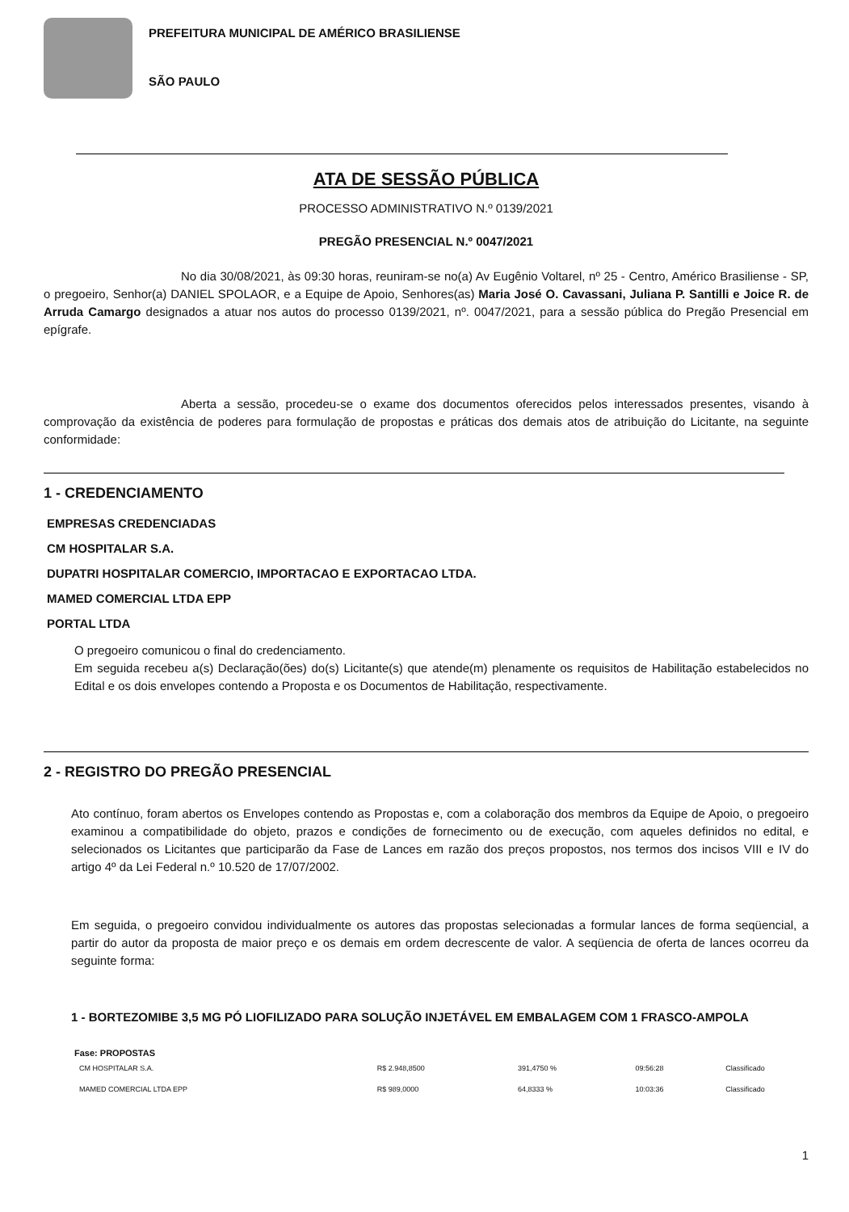PREFEITURA MUNICIPAL DE AMÉRICO BRASILIENSE
SÃO PAULO
ATA DE SESSÃO PÚBLICA
PROCESSO ADMINISTRATIVO N.º 0139/2021
PREGÃO PRESENCIAL N.º 0047/2021
No dia 30/08/2021, às 09:30 horas, reuniram-se no(a) Av Eugênio Voltarel, nº 25 - Centro, Américo Brasiliense - SP, o pregoeiro, Senhor(a) DANIEL SPOLAOR, e a Equipe de Apoio, Senhores(as) Maria José O. Cavassani, Juliana P. Santilli e Joice R. de Arruda Camargo designados a atuar nos autos do processo 0139/2021, nº. 0047/2021, para a sessão pública do Pregão Presencial em epígrafe.
Aberta a sessão, procedeu-se o exame dos documentos oferecidos pelos interessados presentes, visando à comprovação da existência de poderes para formulação de propostas e práticas dos demais atos de atribuição do Licitante, na seguinte conformidade:
1 - CREDENCIAMENTO
EMPRESAS CREDENCIADAS
CM HOSPITALAR S.A.
DUPATRI HOSPITALAR COMERCIO, IMPORTACAO E EXPORTACAO LTDA.
MAMED COMERCIAL LTDA EPP
PORTAL LTDA
O pregoeiro comunicou o final do credenciamento.
Em seguida recebeu a(s) Declaração(ões) do(s) Licitante(s) que atende(m) plenamente os requisitos de Habilitação estabelecidos no Edital e os dois envelopes contendo a Proposta e os Documentos de Habilitação, respectivamente.
2 - REGISTRO DO PREGÃO PRESENCIAL
Ato contínuo, foram abertos os Envelopes contendo as Propostas e, com a colaboração dos membros da Equipe de Apoio, o pregoeiro examinou a compatibilidade do objeto, prazos e condições de fornecimento ou de execução, com aqueles definidos no edital, e selecionados os Licitantes que participarão da Fase de Lances em razão dos preços propostos, nos termos dos incisos VIII e IV do artigo 4º da Lei Federal n.º 10.520 de 17/07/2002.
Em seguida, o pregoeiro convidou individualmente os autores das propostas selecionadas a formular lances de forma seqüencial, a partir do autor da proposta de maior preço e os demais em ordem decrescente de valor. A seqüencia de oferta de lances ocorreu da seguinte forma:
1 - BORTEZOMIBE 3,5 MG PÓ LIOFILIZADO PARA SOLUÇÃO INJETÁVEL EM EMBALAGEM COM 1 FRASCO-AMPOLA
Fase: PROPOSTAS
| CM HOSPITALAR S.A. | R$ 2.948,8500 | 391,4750 % | 09:56:28 | Classificado |
| MAMED COMERCIAL LTDA EPP | R$ 989,0000 | 64,8333 % | 10:03:36 | Classificado |
1